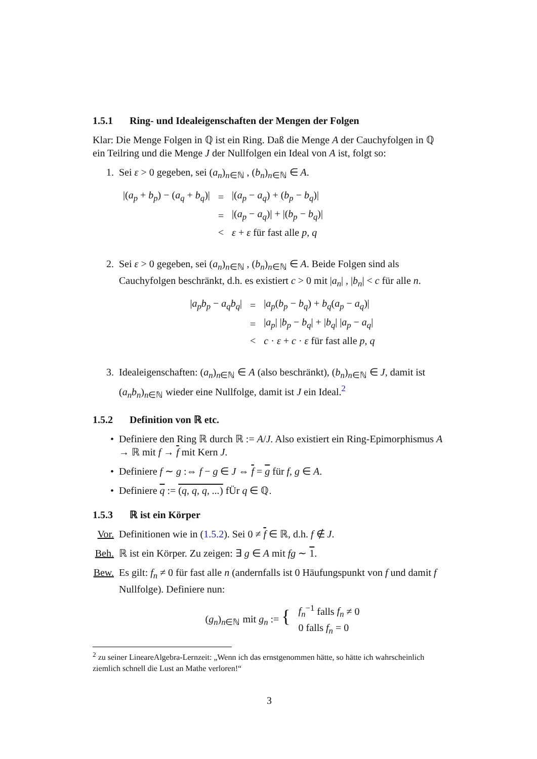1.5.1 Ring- und Idealeigenschaften der Mengen der Folgen
Klar: Die Menge Folgen in ℚ ist ein Ring. Daß die Menge A der Cauchyfolgen in ℚ ein Teilring und die Menge J der Nullfolgen ein Ideal von A ist, folgt so:
1. Sei ε > 0 gegeben, sei (a<sub>n</sub>)<sub>n∈ℕ</sub> , (b<sub>n</sub>)<sub>n∈ℕ</sub> ∈ A.
| /( a<sub>p</sub> + b<sub>p</sub> ) − ( a<sub>q</sub> + b<sub>q</sub> )/ | = | /( a<sub>p</sub> − a<sub>q</sub> ) + ( b<sub>p</sub> − b<sub>q</sub> )/ |
| | = | /( a<sub>p</sub> − a<sub>q</sub> )/ + /( b<sub>p</sub> − b<sub>q</sub> )/ |
| | < | ε + ε für fast alle p, q |
2. Sei ε > 0 gegeben, sei (a<sub>n</sub>)<sub>n∈ℕ</sub> , (b<sub>n</sub>)<sub>n∈ℕ</sub> ∈ A. Beide Folgen sind als Cauchyfolgen beschränkt, d.h. es existiert c > 0 mit |a<sub>n</sub>| , |b<sub>n</sub>| < c für alle n.
| / a<sub>p</sub>b<sub>p</sub> − a<sub>q</sub>b<sub>q</sub> / | = | / a<sub>p</sub> ( b<sub>p</sub> − b<sub>q</sub> ) + b<sub>q</sub> ( a<sub>p</sub> − a<sub>q</sub> )/ |
| | = | / a<sub>p</sub> / / b<sub>p</sub> − b<sub>q</sub> / + / b<sub>q</sub> / / a<sub>p</sub> − a<sub>q</sub> / |
| | < | c · ε + c · ε für fast alle p, q |
3. Idealeigenschaften: (a<sub>n</sub>)<sub>n∈ℕ</sub> ∈ A (also beschränkt), (b<sub>n</sub>)<sub>n∈ℕ</sub> ∈ J, damit ist (a<sub>n</sub>b<sub>n</sub>)<sub>n∈ℕ</sub> wieder eine Nullfolge, damit ist J ein Ideal.<sup>2</sup>
1.5.2 Definition von ℝ etc.
• Definiere den Ring ℝ durch ℝ := A/J. Also existiert ein Ring-Epimorphismus A → ℝ mit f → f mit Kern J.
• Definiere f ∼ g :⇔ f − g ∈ J ⇔ f = g für f, g ∈ A.
• Definiere q := (q, q, q, ...) fÜr q ∈ ℚ.
1.5.3 ℝ ist ein Körper
Vor. Definitionen wie in (1.5.2). Sei 0 ≠ f ∈ ℝ, d.h. f ∉ J.
Beh. ℝ ist ein Körper. Zu zeigen: ∃ g ∈ A mit fg ∼ 1.
Bew. Es gilt: f<sub>n</sub> ≠ 0 für fast alle n (andernfalls ist 0 Häufungspunkt von f und damit f Nullfolge). Definiere nun:
| ( g<sub>n</sub> )<sub>n∈ℕ</sub> mit g<sub>n</sub> := { | f<sub>n</sub><sup>−1</sup> falls f<sub>n</sub> ≠ 0 0 falls f<sub>n</sub> = 0 |
<sup>2</sup> zu seiner LineareAlgebra-Lernzeit: „Wenn ich das ernstgenommen hätte, so hätte ich wahrscheinlich ziemlich schnell die Lust an Mathe verloren!“
3